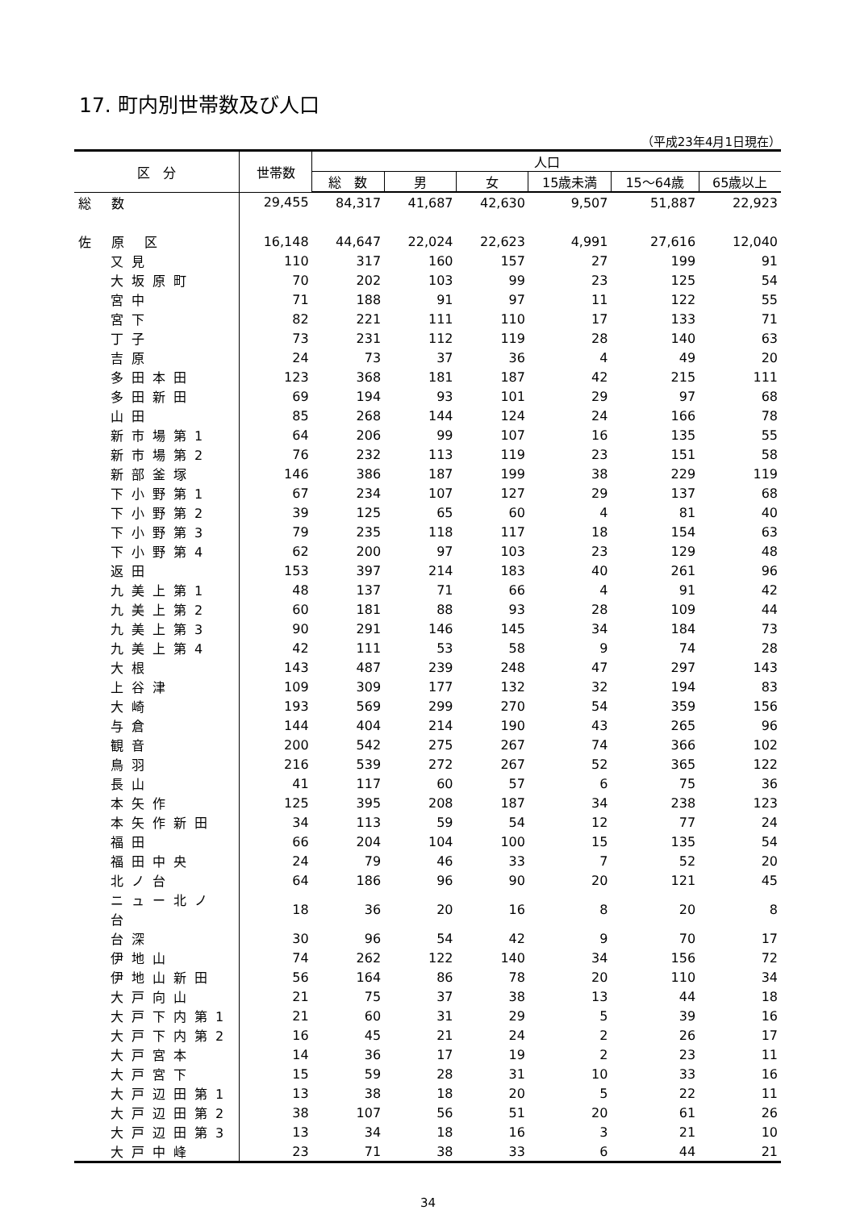17. 町内別世帯数及び人口
（平成23年4月1日現在）
| 区 分 | 世帯数 | 人口 | | | | | |
| --- | --- | --- | --- | --- | --- | --- | --- |
| | | 総 数 | 男 | 女 | 15歳未満 | 15～64歳 | 65歳以上 |
| 総 数 | 29,455 | 84,317 | 41,687 | 42,630 | 9,507 | 51,887 | 22,923 |
| 佐 原 区 | 16,148 | 44,647 | 22,024 | 22,623 | 4,991 | 27,616 | 12,040 |
| 又見 | 110 | 317 | 160 | 157 | 27 | 199 | 91 |
| 大坂原町 | 70 | 202 | 103 | 99 | 23 | 125 | 54 |
| 宮中 | 71 | 188 | 91 | 97 | 11 | 122 | 55 |
| 宮下 | 82 | 221 | 111 | 110 | 17 | 133 | 71 |
| 丁子 | 73 | 231 | 112 | 119 | 28 | 140 | 63 |
| 吉原 | 24 | 73 | 37 | 36 | 4 | 49 | 20 |
| 多田本田 | 123 | 368 | 181 | 187 | 42 | 215 | 111 |
| 多田新田 | 69 | 194 | 93 | 101 | 29 | 97 | 68 |
| 山田 | 85 | 268 | 144 | 124 | 24 | 166 | 78 |
| 新市場第1 | 64 | 206 | 99 | 107 | 16 | 135 | 55 |
| 新市場第2 | 76 | 232 | 113 | 119 | 23 | 151 | 58 |
| 新部釜塚 | 146 | 386 | 187 | 199 | 38 | 229 | 119 |
| 下小野第1 | 67 | 234 | 107 | 127 | 29 | 137 | 68 |
| 下小野第2 | 39 | 125 | 65 | 60 | 4 | 81 | 40 |
| 下小野第3 | 79 | 235 | 118 | 117 | 18 | 154 | 63 |
| 下小野第4 | 62 | 200 | 97 | 103 | 23 | 129 | 48 |
| 返田 | 153 | 397 | 214 | 183 | 40 | 261 | 96 |
| 九美上第1 | 48 | 137 | 71 | 66 | 4 | 91 | 42 |
| 九美上第2 | 60 | 181 | 88 | 93 | 28 | 109 | 44 |
| 九美上第3 | 90 | 291 | 146 | 145 | 34 | 184 | 73 |
| 九美上第4 | 42 | 111 | 53 | 58 | 9 | 74 | 28 |
| 大根 | 143 | 487 | 239 | 248 | 47 | 297 | 143 |
| 上谷津 | 109 | 309 | 177 | 132 | 32 | 194 | 83 |
| 大崎 | 193 | 569 | 299 | 270 | 54 | 359 | 156 |
| 与倉 | 144 | 404 | 214 | 190 | 43 | 265 | 96 |
| 観音 | 200 | 542 | 275 | 267 | 74 | 366 | 102 |
| 鳥羽 | 216 | 539 | 272 | 267 | 52 | 365 | 122 |
| 長山 | 41 | 117 | 60 | 57 | 6 | 75 | 36 |
| 本矢作 | 125 | 395 | 208 | 187 | 34 | 238 | 123 |
| 本矢作新田 | 34 | 113 | 59 | 54 | 12 | 77 | 24 |
| 福田 | 66 | 204 | 104 | 100 | 15 | 135 | 54 |
| 福田中央 | 24 | 79 | 46 | 33 | 7 | 52 | 20 |
| 北ノ台 | 64 | 186 | 96 | 90 | 20 | 121 | 45 |
| ニュー北ノ台 | 18 | 36 | 20 | 16 | 8 | 20 | 8 |
| 台深 | 30 | 96 | 54 | 42 | 9 | 70 | 17 |
| 伊地山 | 74 | 262 | 122 | 140 | 34 | 156 | 72 |
| 伊地山新田 | 56 | 164 | 86 | 78 | 20 | 110 | 34 |
| 大戸向山 | 21 | 75 | 37 | 38 | 13 | 44 | 18 |
| 大戸下内第1 | 21 | 60 | 31 | 29 | 5 | 39 | 16 |
| 大戸下内第2 | 16 | 45 | 21 | 24 | 2 | 26 | 17 |
| 大戸宮本 | 14 | 36 | 17 | 19 | 2 | 23 | 11 |
| 大戸宮下 | 15 | 59 | 28 | 31 | 10 | 33 | 16 |
| 大戸辺田第1 | 13 | 38 | 18 | 20 | 5 | 22 | 11 |
| 大戸辺田第2 | 38 | 107 | 56 | 51 | 20 | 61 | 26 |
| 大戸辺田第3 | 13 | 34 | 18 | 16 | 3 | 21 | 10 |
| 大戸中峰 | 23 | 71 | 38 | 33 | 6 | 44 | 21 |
34